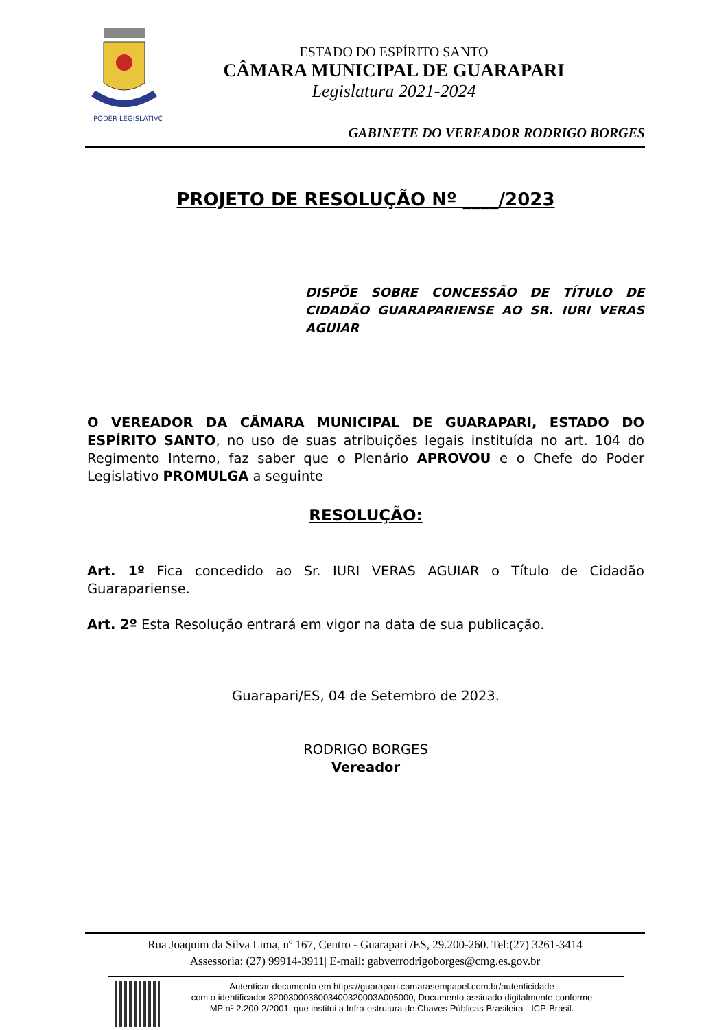PODER LEGISLATIVO
ESTADO DO ESPÍRITO SANTO
CÂMARA MUNICIPAL DE GUARAPARI
Legislatura 2021-2024
GABINETE DO VEREADOR RODRIGO BORGES
PROJETO DE RESOLUÇÃO Nº ____/2023
DISPÕE SOBRE CONCESSÃO DE TÍTULO DE CIDADÃO GUARAPARIENSE AO SR. IURI VERAS AGUIAR
O VEREADOR DA CÂMARA MUNICIPAL DE GUARAPARI, ESTADO DO ESPÍRITO SANTO, no uso de suas atribuições legais instituída no art. 104 do Regimento Interno, faz saber que o Plenário APROVOU e o Chefe do Poder Legislativo PROMULGA a seguinte
RESOLUÇÃO:
Art. 1º Fica concedido ao Sr. IURI VERAS AGUIAR o Título de Cidadão Guarapariense.
Art. 2º Esta Resolução entrará em vigor na data de sua publicação.
Guarapari/ES, 04 de Setembro de 2023.
RODRIGO BORGES
Vereador
Rua Joaquim da Silva Lima, nº 167, Centro - Guarapari /ES, 29.200-260. Tel:(27) 3261-3414
Assessoria: (27) 99914-3911| E-mail: gabverrodrigoborges@cmg.es.gov.br
Autenticar documento em https://guarapari.camarasempapel.com.br/autenticidade
com o identificador 3200300036003400320003A005000, Documento assinado digitalmente conforme
MP nº 2.200-2/2001, que institui a Infra-estrutura de Chaves Públicas Brasileira - ICP-Brasil.